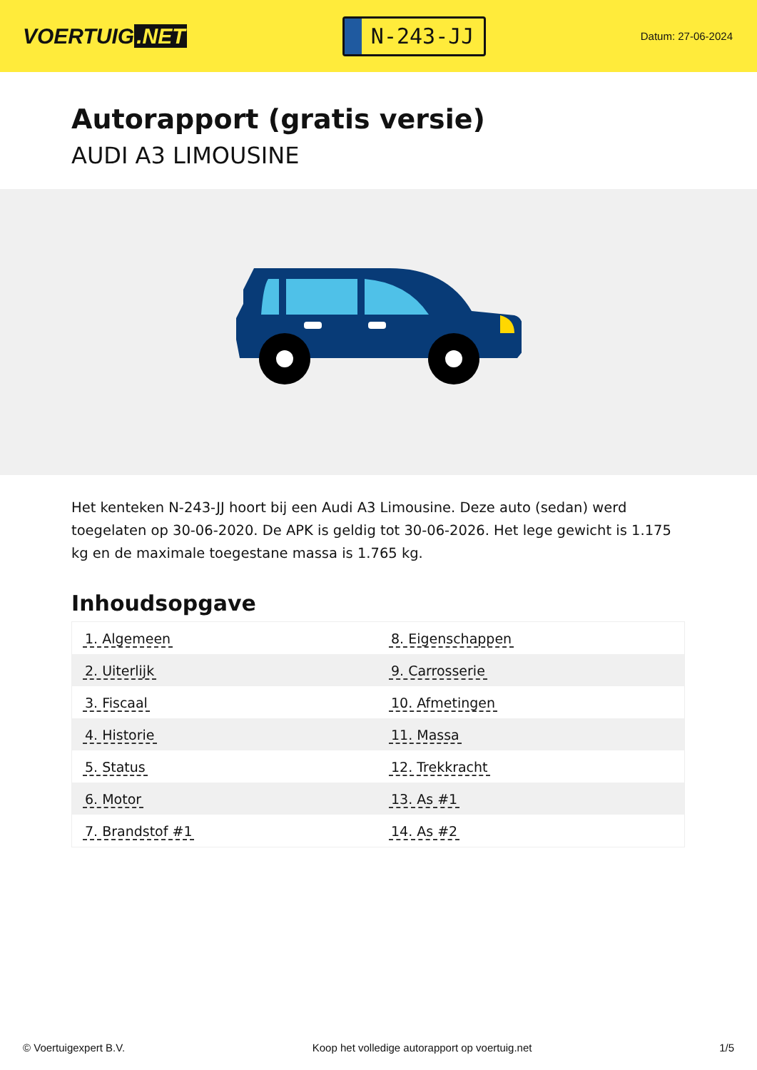VOERTUIG.NET
N-243-JJ
Datum: 27-06-2024
Autorapport (gratis versie)
AUDI A3 LIMOUSINE
Het kenteken N-243-JJ hoort bij een Audi A3 Limousine. Deze auto (sedan) werd toegelaten op 30-06-2020. De APK is geldig tot 30-06-2026. Het lege gewicht is 1.175 kg en de maximale toegestane massa is 1.765 kg.
Inhoudsopgave
| 1. Algemeen | 8. Eigenschappen |
| 2. Uiterlijk | 9. Carrosserie |
| 3. Fiscaal | 10. Afmetingen |
| 4. Historie | 11. Massa |
| 5. Status | 12. Trekkracht |
| 6. Motor | 13. As #1 |
| 7. Brandstof #1 | 14. As #2 |
© Voertuigexpert B.V. Koop het volledige autorapport op voertuig.net 1/5